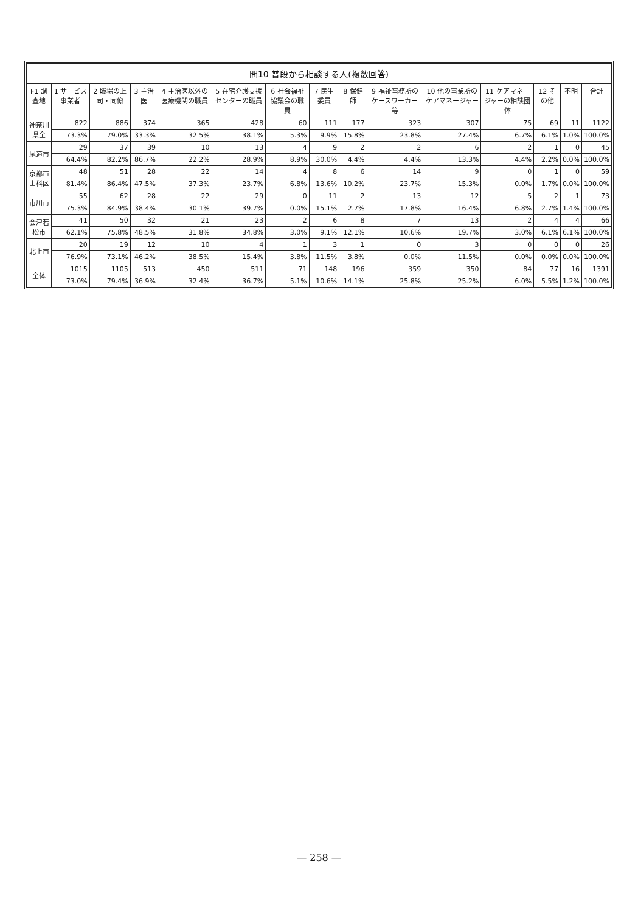問10 普段から相談する人(複数回答)
| F1 調査地 | 1 サービス事業者 | 2 職場の上司・同僚 | 3 主治医 | 4 主治医以外の医療機関の職員 | 5 在宅介護支援センターの職員 | 6 社会福祉協議会の職員 | 7 民生委員 | 8 保健師 | 9 福祉事務所のケースワーカー等 | 10 他の事業所のケアマネージャー | 11 ケアマネージャーの相談団体 | 12 その他 | 不明 | 合計 |
| --- | --- | --- | --- | --- | --- | --- | --- | --- | --- | --- | --- | --- | --- | --- |
| 神奈川県全 | 822 | 886 | 374 | 365 | 428 | 60 | 111 | 177 | 323 | 307 | 75 | 69 | 11 | 1122 |
| | 73.3% | 79.0% | 33.3% | 32.5% | 38.1% | 5.3% | 9.9% | 15.8% | 23.8% | 27.4% | 6.7% | 6.1% | 1.0% | 100.0% |
| 尾道市 | 29 | 37 | 39 | 10 | 13 | 4 | 9 | 2 | 2 | 6 | 2 | 1 | 0 | 45 |
| | 64.4% | 82.2% | 86.7% | 22.2% | 28.9% | 8.9% | 30.0% | 4.4% | 4.4% | 13.3% | 4.4% | 2.2% | 0.0% | 100.0% |
| 京都市山科区 | 48 | 51 | 28 | 22 | 14 | 4 | 8 | 6 | 14 | 9 | 0 | 1 | 0 | 59 |
| | 81.4% | 86.4% | 47.5% | 37.3% | 23.7% | 6.8% | 13.6% | 10.2% | 23.7% | 15.3% | 0.0% | 1.7% | 0.0% | 100.0% |
| 市川市 | 55 | 62 | 28 | 22 | 29 | 0 | 11 | 2 | 13 | 12 | 5 | 2 | 1 | 73 |
| | 75.3% | 84.9% | 38.4% | 30.1% | 39.7% | 0.0% | 15.1% | 2.7% | 17.8% | 16.4% | 6.8% | 2.7% | 1.4% | 100.0% |
| 会津若松市 | 41 | 50 | 32 | 21 | 23 | 2 | 6 | 8 | 7 | 13 | 2 | 4 | 4 | 66 |
| | 62.1% | 75.8% | 48.5% | 31.8% | 34.8% | 3.0% | 9.1% | 12.1% | 10.6% | 19.7% | 3.0% | 6.1% | 6.1% | 100.0% |
| 北上市 | 20 | 19 | 12 | 10 | 4 | 1 | 3 | 1 | 0 | 3 | 0 | 0 | 0 | 26 |
| | 76.9% | 73.1% | 46.2% | 38.5% | 15.4% | 3.8% | 11.5% | 3.8% | 0.0% | 11.5% | 0.0% | 0.0% | 0.0% | 100.0% |
| 全体 | 1015 | 1105 | 513 | 450 | 511 | 71 | 148 | 196 | 359 | 350 | 84 | 77 | 16 | 1391 |
| | 73.0% | 79.4% | 36.9% | 32.4% | 36.7% | 5.1% | 10.6% | 14.1% | 25.8% | 25.2% | 6.0% | 5.5% | 1.2% | 100.0% |
— 258 —